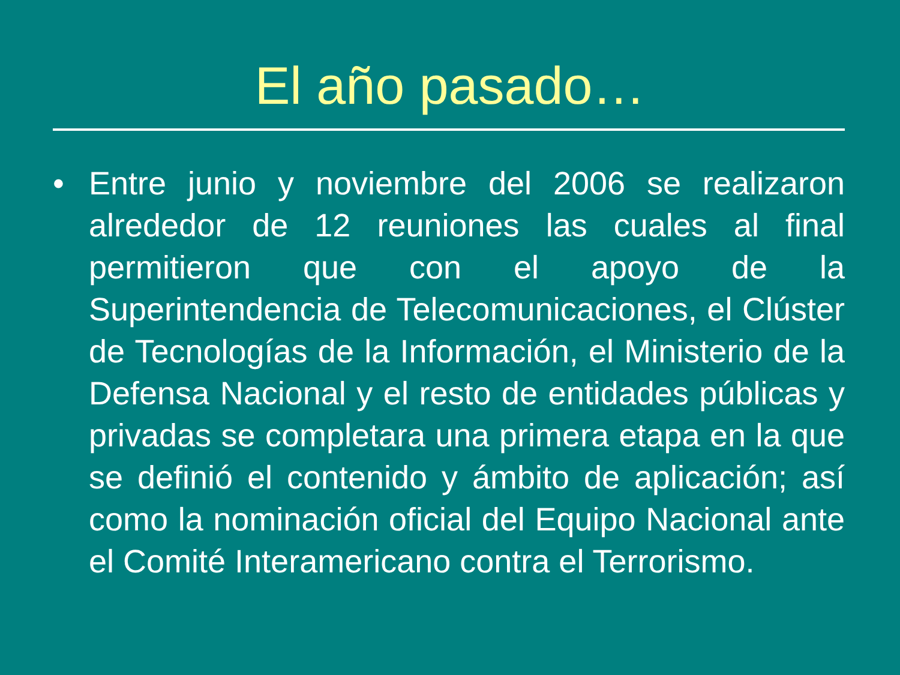El año pasado…
• Entre junio y noviembre del 2006 se realizaron alrededor de 12 reuniones las cuales al final permitieron que con el apoyo de la Superintendencia de Telecomunicaciones, el Clúster de Tecnologías de la Información, el Ministerio de la Defensa Nacional y el resto de entidades públicas y privadas se completara una primera etapa en la que se definió el contenido y ámbito de aplicación; así como la nominación oficial del Equipo Nacional ante el Comité Interamericano contra el Terrorismo.